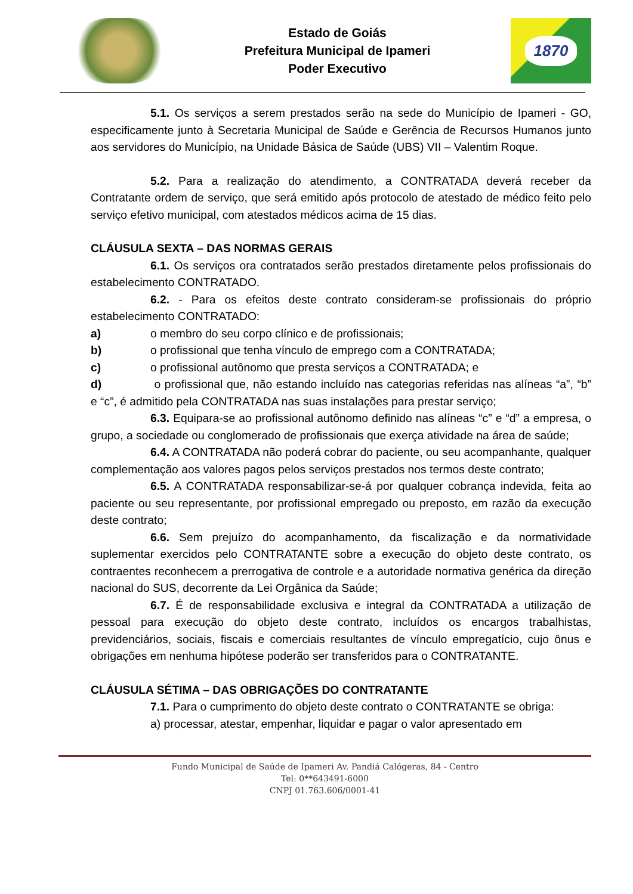Estado de Goiás
Prefeitura Municipal de Ipameri
Poder Executivo
1870
5.1. Os serviços a serem prestados serão na sede do Município de Ipameri - GO, especificamente junto à Secretaria Municipal de Saúde e Gerência de Recursos Humanos junto aos servidores do Município, na Unidade Básica de Saúde (UBS) VII – Valentim Roque.
5.2. Para a realização do atendimento, a CONTRATADA deverá receber da Contratante ordem de serviço, que será emitido após protocolo de atestado de médico feito pelo serviço efetivo municipal, com atestados médicos acima de 15 dias.
CLÁUSULA SEXTA – DAS NORMAS GERAIS
6.1. Os serviços ora contratados serão prestados diretamente pelos profissionais do estabelecimento CONTRATADO.
6.2. - Para os efeitos deste contrato consideram-se profissionais do próprio estabelecimento CONTRATADO:
a) o membro do seu corpo clínico e de profissionais;
b) o profissional que tenha vínculo de emprego com a CONTRATADA;
c) o profissional autônomo que presta serviços a CONTRATADA; e
d) o profissional que, não estando incluído nas categorias referidas nas alíneas “a”, “b” e “c”, é admitido pela CONTRATADA nas suas instalações para prestar serviço;
6.3. Equipara-se ao profissional autônomo definido nas alíneas “c” e “d” a empresa, o grupo, a sociedade ou conglomerado de profissionais que exerça atividade na área de saúde;
6.4. A CONTRATADA não poderá cobrar do paciente, ou seu acompanhante, qualquer complementação aos valores pagos pelos serviços prestados nos termos deste contrato;
6.5. A CONTRATADA responsabilizar-se-á por qualquer cobrança indevida, feita ao paciente ou seu representante, por profissional empregado ou preposto, em razão da execução deste contrato;
6.6. Sem prejuízo do acompanhamento, da fiscalização e da normatividade suplementar exercidos pelo CONTRATANTE sobre a execução do objeto deste contrato, os contraentes reconhecem a prerrogativa de controle e a autoridade normativa genérica da direção nacional do SUS, decorrente da Lei Orgânica da Saúde;
6.7. É de responsabilidade exclusiva e integral da CONTRATADA a utilização de pessoal para execução do objeto deste contrato, incluídos os encargos trabalhistas, previdenciários, sociais, fiscais e comerciais resultantes de vínculo empregatício, cujo ônus e obrigações em nenhuma hipótese poderão ser transferidos para o CONTRATANTE.
CLÁUSULA SÉTIMA – DAS OBRIGAÇÕES DO CONTRATANTE
7.1. Para o cumprimento do objeto deste contrato o CONTRATANTE se obriga:
a) processar, atestar, empenhar, liquidar e pagar o valor apresentado em
Fundo Municipal de Saúde de Ipameri Av. Pandiá Calógeras, 84 - Centro
Tel: 0**643491-6000
CNPJ 01.763.606/0001-41